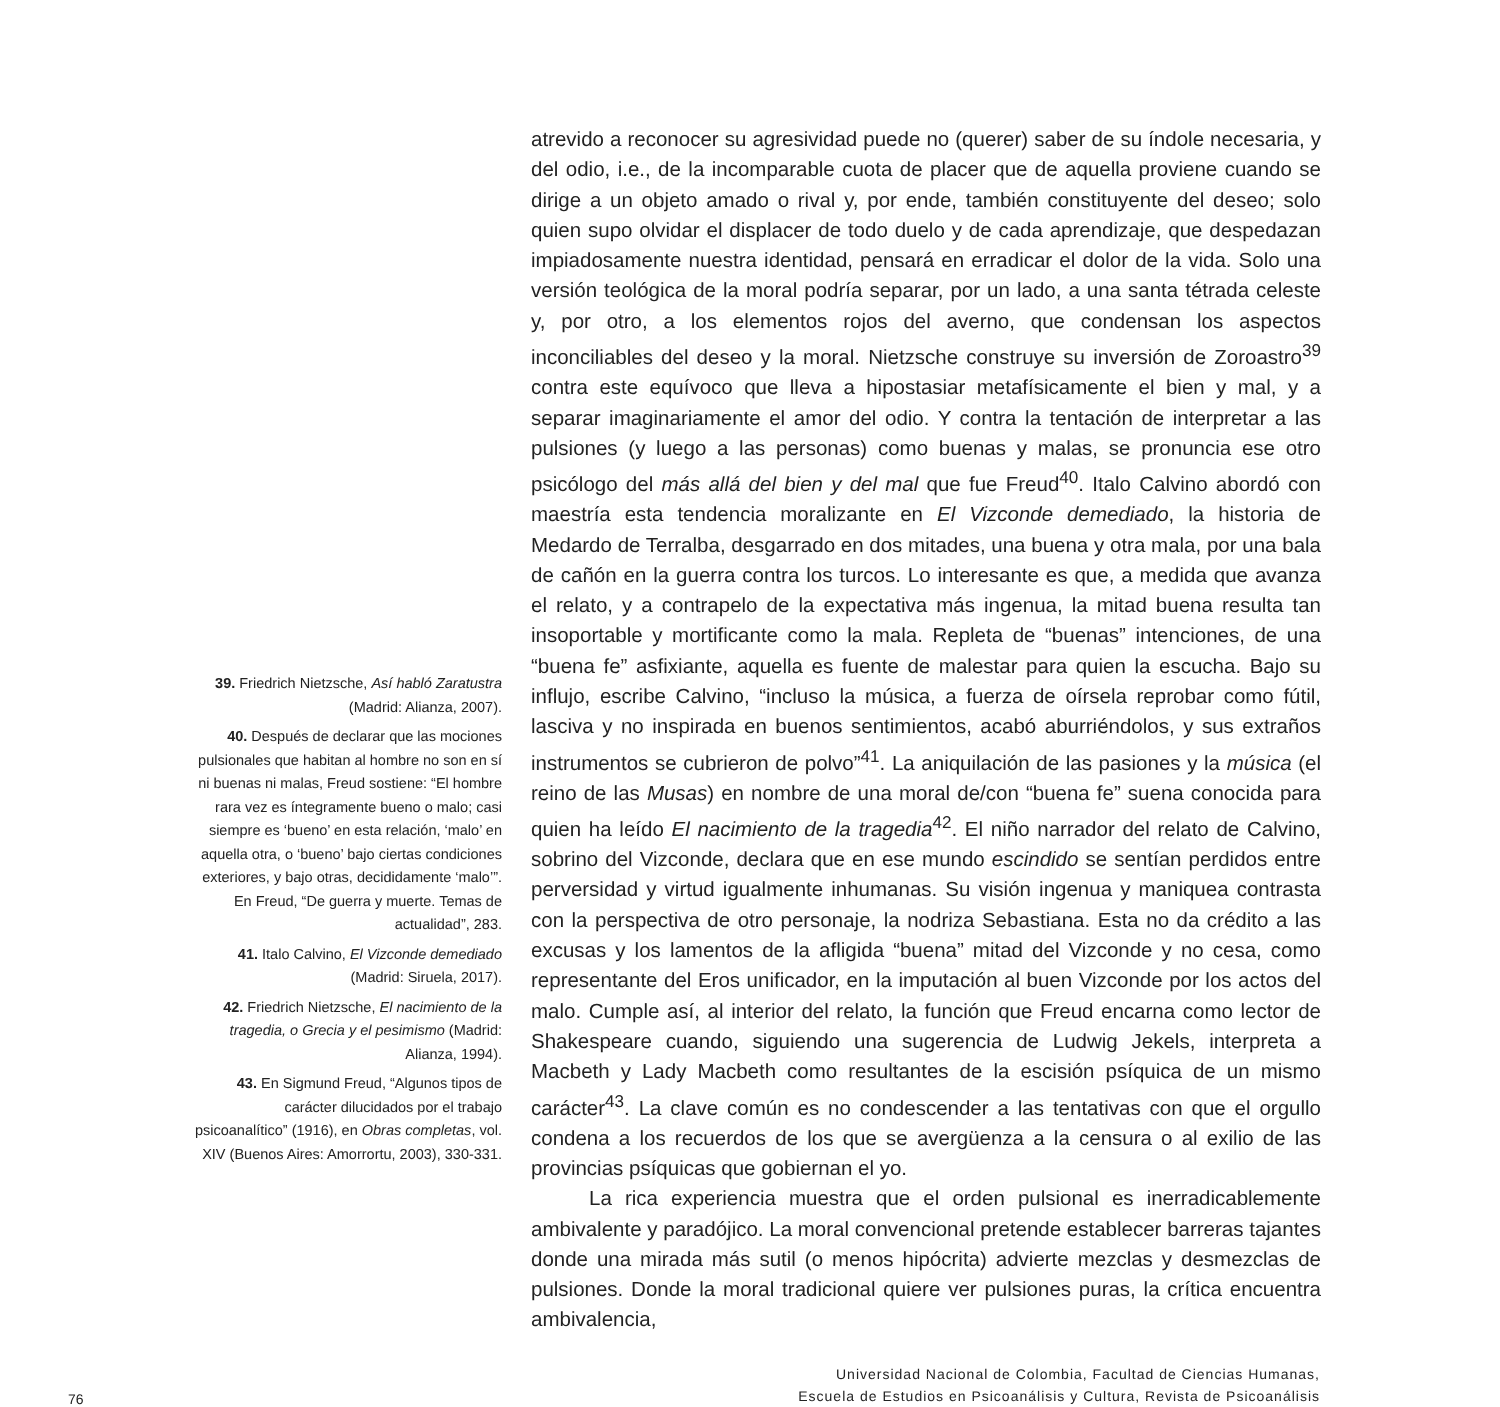39. Friedrich Nietzsche, Así habló Zaratustra (Madrid: Alianza, 2007).
40. Después de declarar que las mociones pulsionales que habitan al hombre no son en sí ni buenas ni malas, Freud sostiene: “El hombre rara vez es íntegramente bueno o malo; casi siempre es ‘bueno’ en esta relación, ‘malo’ en aquella otra, o ‘bueno’ bajo ciertas condiciones exteriores, y bajo otras, decididamente ‘malo’”. En Freud, “De guerra y muerte. Temas de actualidad”, 283.
41. Italo Calvino, El Vizconde demediado (Madrid: Siruela, 2017).
42. Friedrich Nietzsche, El nacimiento de la tragedia, o Grecia y el pesimismo (Madrid: Alianza, 1994).
43. En Sigmund Freud, “Algunos tipos de carácter dilucidados por el trabajo psicoanalítico” (1916), en Obras completas, vol. XIV (Buenos Aires: Amorrortu, 2003), 330-331.
atrevido a reconocer su agresividad puede no (querer) saber de su índole necesaria, y del odio, i.e., de la incomparable cuota de placer que de aquella proviene cuando se dirige a un objeto amado o rival y, por ende, también constituyente del deseo; solo quien supo olvidar el displacer de todo duelo y de cada aprendizaje, que despedazan impiadosamente nuestra identidad, pensará en erradicar el dolor de la vida. Solo una versión teológica de la moral podría separar, por un lado, a una santa tétrada celeste y, por otro, a los elementos rojos del averno, que condensan los aspectos inconciliables del deseo y la moral. Nietzsche construye su inversión de Zoroastro<sup>39</sup> contra este equívoco que lleva a hipostasiar metafísicamente el bien y mal, y a separar imaginariamente el amor del odio. Y contra la tentación de interpretar a las pulsiones (y luego a las personas) como buenas y malas, se pronuncia ese otro psicólogo del más allá del bien y del mal que fue Freud<sup>40</sup>. Italo Calvino abordó con maestría esta tendencia moralizante en El Vizconde demediado, la historia de Medardo de Terralba, desgarrado en dos mitades, una buena y otra mala, por una bala de cañón en la guerra contra los turcos. Lo interesante es que, a medida que avanza el relato, y a contrapelo de la expectativa más ingenua, la mitad buena resulta tan insoportable y mortificante como la mala. Repleta de “buenas” intenciones, de una “buena fe” asfixiante, aquella es fuente de malestar para quien la escucha. Bajo su influjo, escribe Calvino, “incluso la música, a fuerza de oírsela reprobar como fútil, lasciva y no inspirada en buenos sentimientos, acabó aburriéndolos, y sus extraños instrumentos se cubrieron de polvo”<sup>41</sup>. La aniquilación de las pasiones y la música (el reino de las Musas) en nombre de una moral de/con “buena fe” suena conocida para quien ha leído El nacimiento de la tragedia<sup>42</sup>. El niño narrador del relato de Calvino, sobrino del Vizconde, declara que en ese mundo escindido se sentían perdidos entre perversidad y virtud igualmente inhumanas. Su visión ingenua y maniquea contrasta con la perspectiva de otro personaje, la nodriza Sebastiana. Esta no da crédito a las excusas y los lamentos de la afligida “buena” mitad del Vizconde y no cesa, como representante del Eros unificador, en la imputación al buen Vizconde por los actos del malo. Cumple así, al interior del relato, la función que Freud encarna como lector de Shakespeare cuando, siguiendo una sugerencia de Ludwig Jekels, interpreta a Macbeth y Lady Macbeth como resultantes de la escisión psíquica de un mismo carácter<sup>43</sup>. La clave común es no condescender a las tentativas con que el orgullo condena a los recuerdos de los que se avergüenza a la censura o al exilio de las provincias psíquicas que gobiernan el yo.
La rica experiencia muestra que el orden pulsional es inerradicablemente ambivalente y paradójico. La moral convencional pretende establecer barreras tajantes donde una mirada más sutil (o menos hipócrita) advierte mezclas y desmezclas de pulsiones. Donde la moral tradicional quiere ver pulsiones puras, la crítica encuentra ambivalencia,
76
Universidad Nacional de Colombia, Facultad de Ciencias Humanas,
Escuela de Estudios en Psicoanálisis y Cultura, Revista de Psicoanálisis